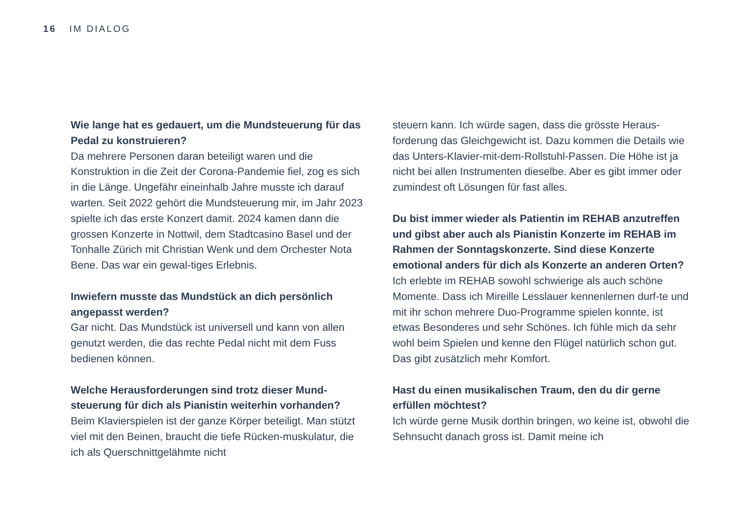16 IM DIALOG
Wie lange hat es gedauert, um die Mundsteuerung für das Pedal zu konstruieren?
Da mehrere Personen daran beteiligt waren und die Konstruktion in die Zeit der Corona-Pandemie fiel, zog es sich in die Länge. Ungefähr eineinhalb Jahre musste ich darauf warten. Seit 2022 gehört die Mundsteuerung mir, im Jahr 2023 spielte ich das erste Konzert damit. 2024 kamen dann die grossen Konzerte in Nottwil, dem Stadtcasino Basel und der Tonhalle Zürich mit Christian Wenk und dem Orchester Nota Bene. Das war ein gewal-tiges Erlebnis.
Inwiefern musste das Mundstück an dich persönlich angepasst werden?
Gar nicht. Das Mundstück ist universell und kann von allen genutzt werden, die das rechte Pedal nicht mit dem Fuss bedienen können.
Welche Herausforderungen sind trotz dieser Mund-steuerung für dich als Pianistin weiterhin vorhanden?
Beim Klavierspielen ist der ganze Körper beteiligt. Man stützt viel mit den Beinen, braucht die tiefe Rücken-muskulatur, die ich als Querschnittgelähmte nicht
steuern kann. Ich würde sagen, dass die grösste Heraus-forderung das Gleichgewicht ist. Dazu kommen die Details wie das Unters-Klavier-mit-dem-Rollstuhl-Passen. Die Höhe ist ja nicht bei allen Instrumenten dieselbe. Aber es gibt immer oder zumindest oft Lösungen für fast alles.
Du bist immer wieder als Patientin im REHAB anzutreffen und gibst aber auch als Pianistin Konzerte im REHAB im Rahmen der Sonntagskonzerte. Sind diese Konzerte emotional anders für dich als Konzerte an anderen Orten?
Ich erlebte im REHAB sowohl schwierige als auch schöne Momente. Dass ich Mireille Lesslauer kennenlernen durf-te und mit ihr schon mehrere Duo-Programme spielen konnte, ist etwas Besonderes und sehr Schönes. Ich fühle mich da sehr wohl beim Spielen und kenne den Flügel natürlich schon gut. Das gibt zusätzlich mehr Komfort.
Hast du einen musikalischen Traum, den du dir gerne erfüllen möchtest?
Ich würde gerne Musik dorthin bringen, wo keine ist, obwohl die Sehnsucht danach gross ist. Damit meine ich